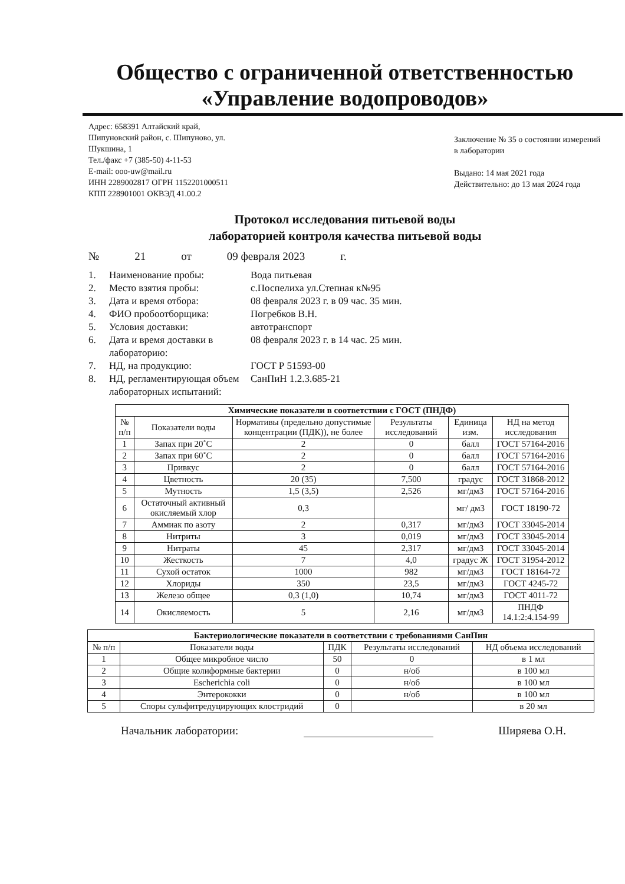Общество с ограниченной ответственностью
«Управление водопроводов»
Адрес: 658391 Алтайский край,
Шипуновский район, с. Шипуново, ул.
Шукшина, 1
Тел./факс +7 (385-50) 4-11-53
E-mail: ooo-uw@mail.ru
ИНН 2289002817 ОГРН 1152201000511
КПП 228901001 ОКВЭД 41.00.2
Заключение № 35 о состоянии измерений в лаборатории
Выдано: 14 мая 2021 года
Действительно: до 13 мая 2024 года
Протокол исследования питьевой воды
лабораторией контроля качества питьевой воды
№ 21 от 09 февраля 2023 г.
1. Наименование пробы: Вода питьевая
2. Место взятия пробы: с.Поспелиха ул.Степная к№95
3. Дата и время отбора: 08 февраля 2023 г. в 09 час. 35 мин.
4. ФИО пробоотборщика: Погребков В.Н.
5. Условия доставки: автотранспорт
6. Дата и время доставки в лабораторию: 08 февраля 2023 г. в 14 час. 25 мин.
7. НД, на продукцию: ГОСТ Р 51593-00
8. НД, регламентирующая объем лабораторных испытаний: СанПиН 1.2.3.685-21
| Химические показатели в соответствии с ГОСТ (ПНДФ) | | | | | |
| --- | --- | --- | --- | --- | --- |
| № п/п | Показатели воды | Нормативы (предельно допустимые концентрации (ПДК)), не более | Результаты исследований | Единица изм. | НД на метод исследования |
| 1 | Запах при 20˚С | 2 | 0 | балл | ГОСТ 57164-2016 |
| 2 | Запах при 60˚С | 2 | 0 | балл | ГОСТ 57164-2016 |
| 3 | Привкус | 2 | 0 | балл | ГОСТ 57164-2016 |
| 4 | Цветность | 20 (35) | 7,500 | градус | ГОСТ 31868-2012 |
| 5 | Мутность | 1,5 (3,5) | 2,526 | мг/дм3 | ГОСТ 57164-2016 |
| 6 | Остаточный активный окисляемый хлор | 0,3 | | мг/ дм3 | ГОСТ 18190-72 |
| 7 | Аммиак по азоту | 2 | 0,317 | мг/дм3 | ГОСТ 33045-2014 |
| 8 | Нитриты | 3 | 0,019 | мг/дм3 | ГОСТ 33045-2014 |
| 9 | Нитраты | 45 | 2,317 | мг/дм3 | ГОСТ 33045-2014 |
| 10 | Жесткость | 7 | 4,0 | градус Ж | ГОСТ 31954-2012 |
| 11 | Сухой остаток | 1000 | 982 | мг/дм3 | ГОСТ 18164-72 |
| 12 | Хлориды | 350 | 23,5 | мг/дм3 | ГОСТ 4245-72 |
| 13 | Железо общее | 0,3 (1,0) | 10,74 | мг/дм3 | ГОСТ 4011-72 |
| 14 | Окисляемость | 5 | 2,16 | мг/дм3 | ПНДФ 14.1:2:4.154-99 |
| Бактериологические показатели в соответствии с требованиями СанПин | | | | |
| --- | --- | --- | --- | --- |
| № п/п | Показатели воды | ПДК | Результаты исследований | НД объема исследований |
| 1 | Общее микробное число | 50 | 0 | в 1 мл |
| 2 | Общие колиформные бактерии | 0 | н/об | в 100 мл |
| 3 | Escherichia coli | 0 | н/об | в 100 мл |
| 4 | Энтерококки | 0 | н/об | в 100 мл |
| 5 | Споры сульфитредуцирующих клостридий | 0 | | в 20 мл |
Начальник лаборатории: Ширяева О.Н.